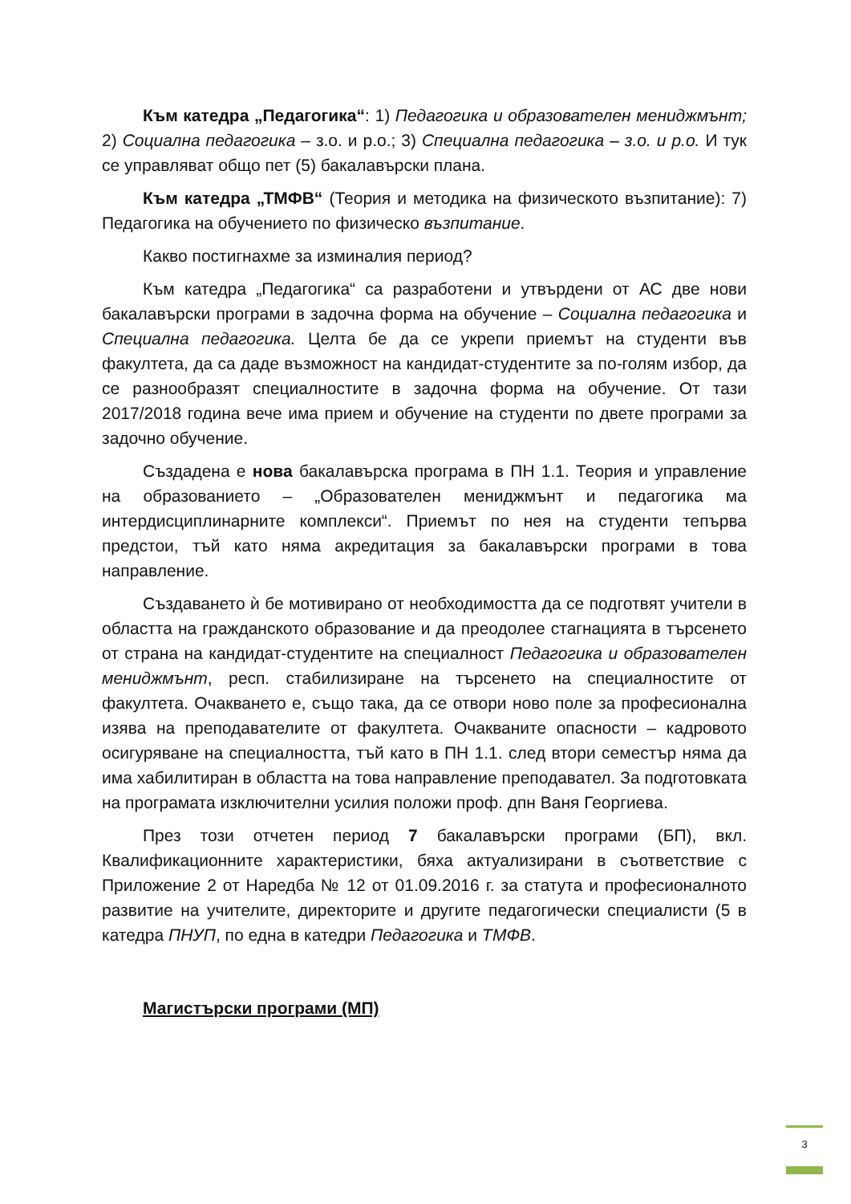Към катедра „Педагогика“: 1) Педагогика и образователен мениджмънт; 2) Социална педагогика – з.о. и р.о.; 3) Специална педагогика – з.о. и р.о. И тук се управляват общо пет (5) бакалавърски плана.
Към катедра „ТМФВ“ (Теория и методика на физическото възпитание): 7) Педагогика на обучението по физическо възпитание.
Какво постигнахме за изминалия период?
Към катедра „Педагогика“ са разработени и утвърдени от АС две нови бакалавърски програми в задочна форма на обучение – Социална педагогика и Специална педагогика. Целта бе да се укрепи приемът на студенти във факултета, да са даде възможност на кандидат-студентите за по-голям избор, да се разнообразят специалностите в задочна форма на обучение. От тази 2017/2018 година вече има прием и обучение на студенти по двете програми за задочно обучение.
Създадена е нова бакалавърска програма в ПН 1.1. Теория и управление на образованието – „Образователен мениджмънт и педагогика ма интердисциплинарните комплекси“. Приемът по нея на студенти тепърва предстои, тъй като няма акредитация за бакалавърски програми в това направление.
Създаването ѝ бе мотивирано от необходимостта да се подготвят учители в областта на гражданското образование и да преодолее стагнацията в търсенето от страна на кандидат-студентите на специалност Педагогика и образователен мениджмънт, респ. стабилизиране на търсенето на специалностите от факултета. Очакването е, също така, да се отвори ново поле за професионална изява на преподавателите от факултета. Очакваните опасности – кадровото осигуряване на специалността, тъй като в ПН 1.1. след втори семестър няма да има хабилитиран в областта на това направление преподавател. За подготовката на програмата изключителни усилия положи проф. дпн Ваня Георгиева.
През този отчетен период 7 бакалавърски програми (БП), вкл. Квалификационните характеристики, бяха актуализирани в съответствие с Приложение 2 от Наредба № 12 от 01.09.2016 г. за статута и професионалното развитие на учителите, директорите и другите педагогически специалисти (5 в катедра ПНУП, по една в катедри Педагогика и ТМФВ.
Магистърски програми (МП)
3